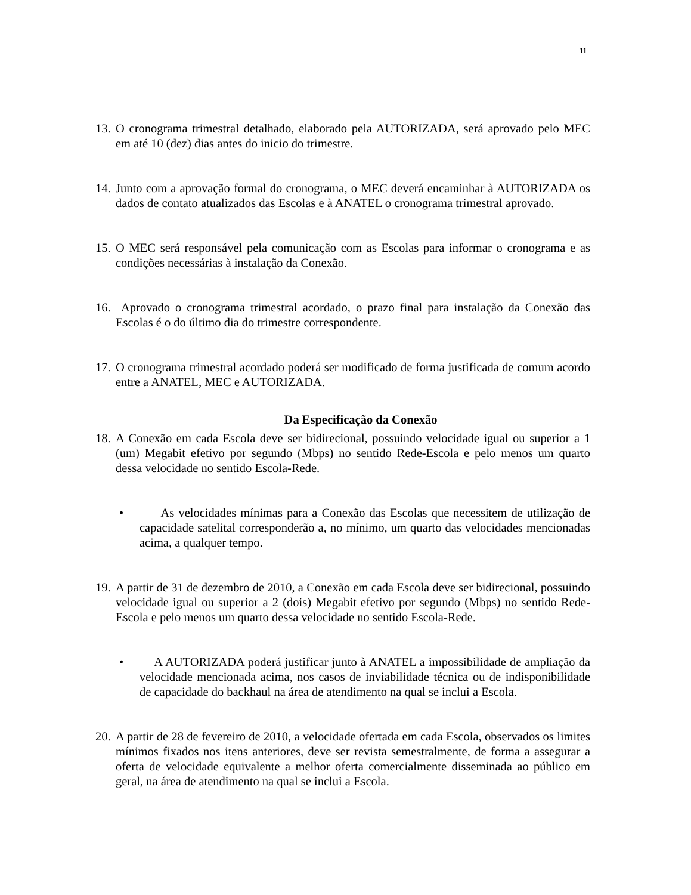11
13. O cronograma trimestral detalhado, elaborado pela AUTORIZADA, será aprovado pelo MEC em até 10 (dez) dias antes do inicio do trimestre.
14. Junto com a aprovação formal do cronograma, o MEC deverá encaminhar à AUTORIZADA os dados de contato atualizados das Escolas e à ANATEL o cronograma trimestral aprovado.
15. O MEC será responsável pela comunicação com as Escolas para informar o cronograma e as condições necessárias à instalação da Conexão.
16. Aprovado o cronograma trimestral acordado, o prazo final para instalação da Conexão das Escolas é o do último dia do trimestre correspondente.
17. O cronograma trimestral acordado poderá ser modificado de forma justificada de comum acordo entre a ANATEL, MEC e AUTORIZADA.
Da Especificação da Conexão
18. A Conexão em cada Escola deve ser bidirecional, possuindo velocidade igual ou superior a 1 (um) Megabit efetivo por segundo (Mbps) no sentido Rede-Escola e pelo menos um quarto dessa velocidade no sentido Escola-Rede.
• As velocidades mínimas para a Conexão das Escolas que necessitem de utilização de capacidade satelital corresponderão a, no mínimo, um quarto das velocidades mencionadas acima, a qualquer tempo.
19. A partir de 31 de dezembro de 2010, a Conexão em cada Escola deve ser bidirecional, possuindo velocidade igual ou superior a 2 (dois) Megabit efetivo por segundo (Mbps) no sentido Rede-Escola e pelo menos um quarto dessa velocidade no sentido Escola-Rede.
• A AUTORIZADA poderá justificar junto à ANATEL a impossibilidade de ampliação da velocidade mencionada acima, nos casos de inviabilidade técnica ou de indisponibilidade de capacidade do backhaul na área de atendimento na qual se inclui a Escola.
20. A partir de 28 de fevereiro de 2010, a velocidade ofertada em cada Escola, observados os limites mínimos fixados nos itens anteriores, deve ser revista semestralmente, de forma a assegurar a oferta de velocidade equivalente a melhor oferta comercialmente disseminada ao público em geral, na área de atendimento na qual se inclui a Escola.